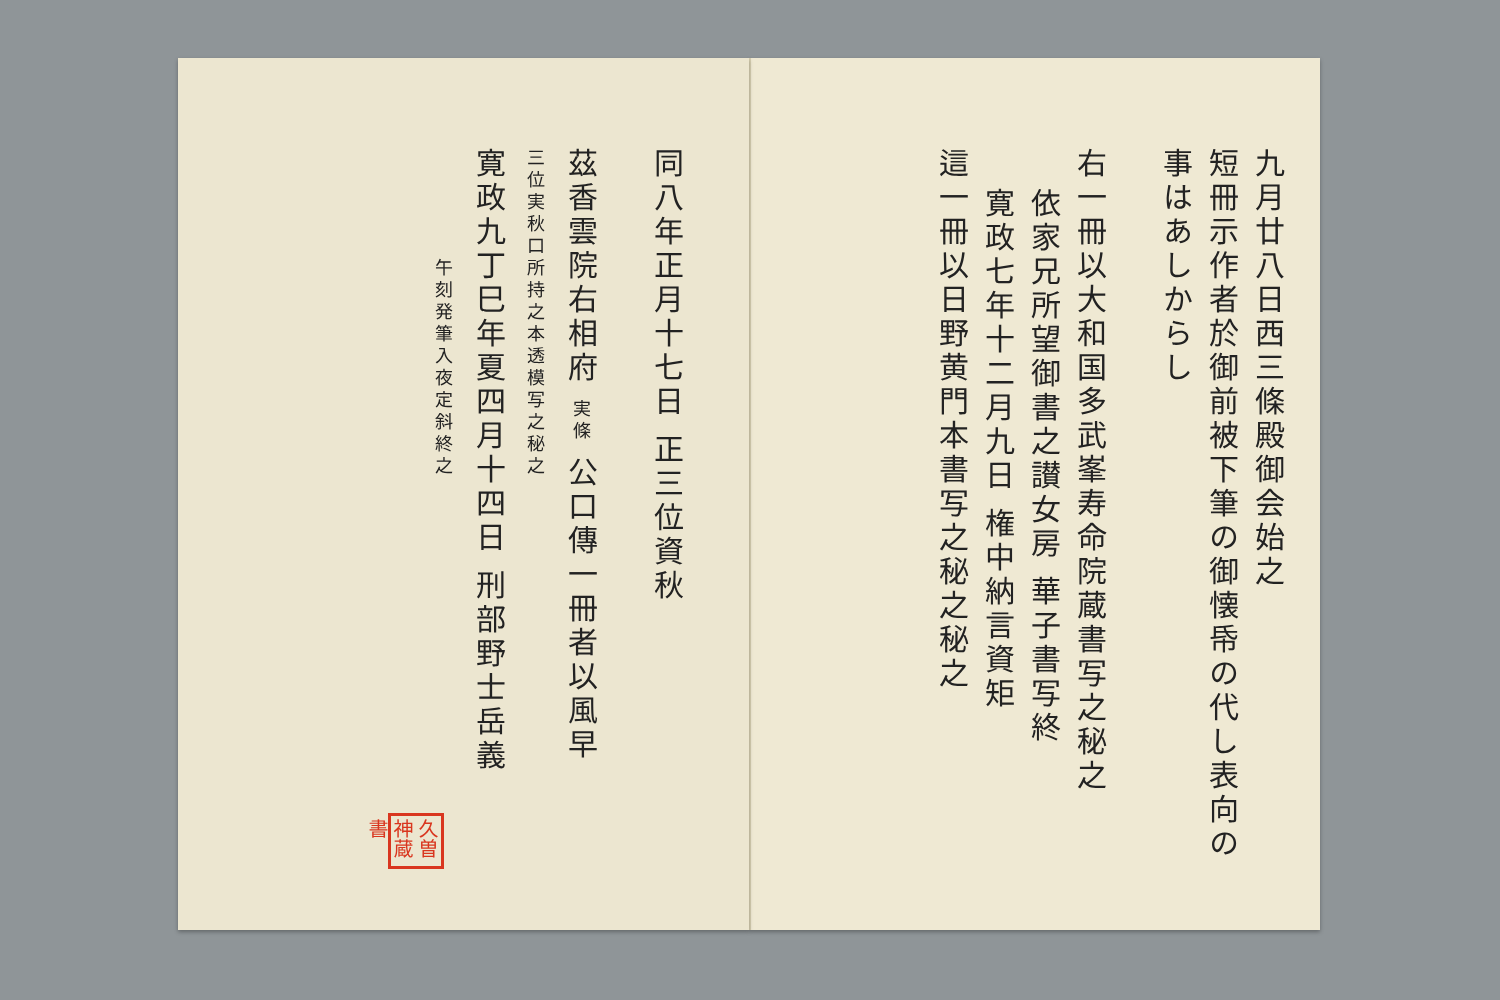九月廿八日西三條殿御会始之
短冊示作者於御前被下筆の御懐帋の代し表向の
事はあしからし
右一冊以大和国多武峯寿命院蔵書写之秘之
依家兄所望御書之讃女房 華子書写終
寛政七年十二月九日 権中納言資矩
這一冊以日野黄門本書写之秘之秘之
同八年正月十七日 正三位資秋
茲香雲院右相府 実條 公口傳一冊者以風早
三位実秋口所持之本透模写之秘之
寛政九丁巳年夏四月十四日 刑部野士岳義
午刻発筆入夜定斜終之
久曽神蔵書